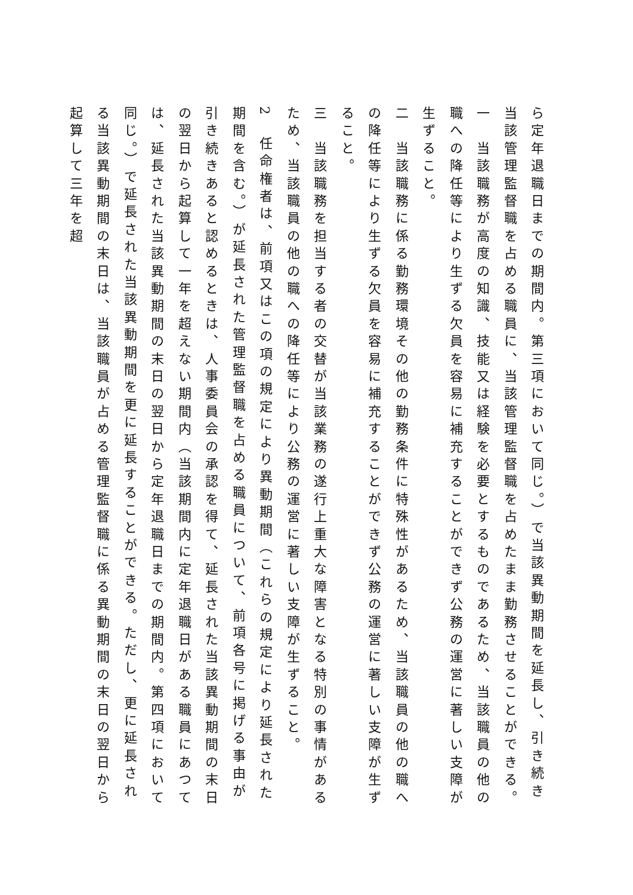ら定年退職日までの期間内。第三項において同じ。）で当該異動期間を延長し、引き続き当該管理監督職を占める職員に、当該管理監督職を占めたまま勤務させることができる。
一　当該職務が高度の知識、技能又は経験を必要とするものであるため、当該職員の他の職への降任等により生ずる欠員を容易に補充することができず公務の運営に著しい支障が生ずること。
二　当該職務に係る勤務環境その他の勤務条件に特殊性があるため、当該職員の他の職への降任等により生ずる欠員を容易に補充することができず公務の運営に著しい支障が生ずること。
三　当該職務を担当する者の交替が当該業務の遂行上重大な障害となる特別の事情があるため、当該職員の他の職への降任等により公務の運営に著しい支障が生ずること。
2　任命権者は、前項又はこの項の規定により異動期間（これらの規定により延長された期間を含む。）が延長された管理監督職を占める職員について、前項各号に掲げる事由が引き続きあると認めるときは、人事委員会の承認を得て、延長された当該異動期間の末日の翌日から起算して一年を超えない期間内（当該期間内に定年退職日がある職員にあつては、延長された当該異動期間の末日の翌日から定年退職日までの期間内。第四項において同じ。）で延長された当該異動期間を更に延長することができる。ただし、更に延長される当該異動期間の末日は、当該職員が占める管理監督職に係る異動期間の末日の翌日から起算して三年を超